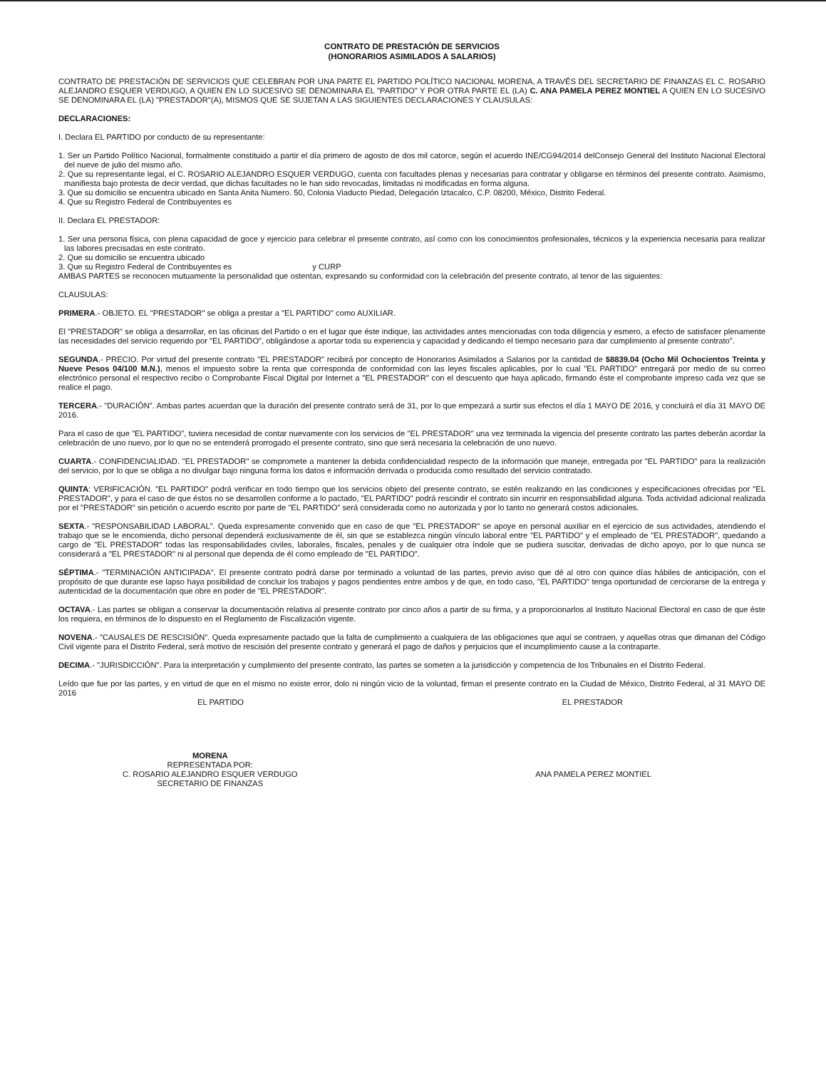CONTRATO DE PRESTACIÓN DE SERVICIOS
(HONORARIOS ASIMILADOS A SALARIOS)
CONTRATO DE PRESTACIÓN DE SERVICIOS QUE CELEBRAN POR UNA PARTE EL PARTIDO POLÍTICO NACIONAL MORENA, A TRAVÉS DEL SECRETARIO DE FINANZAS EL C. ROSARIO ALEJANDRO ESQUER VERDUGO, A QUIEN EN LO SUCESIVO SE DENOMINARA EL "PARTIDO" Y POR OTRA PARTE EL (LA) C. ANA PAMELA PEREZ MONTIEL A QUIEN EN LO SUCESIVO SE DENOMINARA EL (LA) "PRESTADOR"(A), MISMOS QUE SE SUJETAN A LAS SIGUIENTES DECLARACIONES Y CLAUSULAS:
DECLARACIONES:
I. Declara EL PARTIDO por conducto de su representante:
1. Ser un Partido Político Nacional, formalmente constituido a partir el día primero de agosto de dos mil catorce, según el acuerdo INE/CG94/2014 delConsejo General del Instituto Nacional Electoral del nueve de julio del mismo año.
2. Que su representante legal, el C. ROSARIO ALEJANDRO ESQUER VERDUGO, cuenta con facultades plenas y necesarias para contratar y obligarse en términos del presente contrato. Asimismo, manifiesta bajo protesta de decir verdad, que dichas facultades no le han sido revocadas, limitadas ni modificadas en forma alguna.
3. Que su domicilio se encuentra ubicado en Santa Anita Numero. 50, Colonia Viaducto Piedad, Delegación Iztacalco, C.P. 08200, México, Distrito Federal.
4. Que su Registro Federal de Contribuyentes es
II. Declara EL PRESTADOR:
1. Ser una persona física, con plena capacidad de goce y ejercicio para celebrar el presente contrato, así como con los conocimientos profesionales, técnicos y la experiencia necesaria para realizar las labores precisadas en este contrato.
2. Que su domicilio se encuentra ubicado
3. Que su Registro Federal de Contribuyentes es y CURP
AMBAS PARTES se reconocen mutuamente la personalidad que ostentan, expresando su conformidad con la celebración del presente contrato, al tenor de las siguientes:
CLAUSULAS:
PRIMERA.- OBJETO. EL "PRESTADOR" se obliga a prestar a "EL PARTIDO" como AUXILIAR.
El "PRESTADOR" se obliga a desarrollar, en las oficinas del Partido o en el lugar que éste indique, las actividades antes mencionadas con toda diligencia y esmero, a efecto de satisfacer plenamente las necesidades del servicio requerido por "EL PARTIDO", obligándose a aportar toda su experiencia y capacidad y dedicando el tiempo necesario para dar cumplimiento al presente contrato".
SEGUNDA.- PRECIO. Por virtud del presente contrato "EL PRESTADOR" recibirá por concepto de Honorarios Asimilados a Salarios por la cantidad de $8839.04 (Ocho Mil Ochocientos Treinta y Nueve Pesos 04/100 M.N.), menos el impuesto sobre la renta que corresponda de conformidad con las leyes fiscales aplicables, por lo cual "EL PARTIDO" entregará por medio de su correo electrónico personal el respectivo recibo o Comprobante Fiscal Digital por Internet a "EL PRESTADOR" con el descuento que haya aplicado, firmando éste el comprobante impreso cada vez que se realice el pago.
TERCERA.- "DURACIÓN". Ambas partes acuerdan que la duración del presente contrato será de 31, por lo que empezará a surtir sus efectos el día 1 MAYO DE 2016, y concluirá el día 31 MAYO DE 2016.
Para el caso de que "EL PARTIDO", tuviera necesidad de contar nuevamente con los servicios de "EL PRESTADOR" una vez terminada la vigencia del presente contrato las partes deberán acordar la celebración de uno nuevo, por lo que no se entenderá prorrogado el presente contrato, sino que será necesaria la celebración de uno nuevo.
CUARTA.- CONFIDENCIALIDAD. "EL PRESTADOR" se compromete a mantener la debida confidencialidad respecto de la información que maneje, entregada por "EL PARTIDO" para la realización del servicio, por lo que se obliga a no divulgar bajo ninguna forma los datos e información derivada o producida como resultado del servicio contratado.
QUINTA: VERIFICACIÓN. "EL PARTIDO" podrá verificar en todo tiempo que los servicios objeto del presente contrato, se estén realizando en las condiciones y especificaciones ofrecidas por "EL PRESTADOR", y para el caso de que éstos no se desarrollen conforme a lo pactado, "EL PARTIDO" podrá rescindir el contrato sin incurrir en responsabilidad alguna. Toda actividad adicional realizada por el "PRESTADOR" sin petición o acuerdo escrito por parte de "EL PARTIDO" será considerada como no autorizada y por lo tanto no generará costos adicionales.
SEXTA.- "RESPONSABILIDAD LABORAL". Queda expresamente convenido que en caso de que "EL PRESTADOR" se apoye en personal auxiliar en el ejercicio de sus actividades, atendiendo el trabajo que se le encomienda, dicho personal dependerá exclusivamente de él, sin que se establezca ningún vínculo laboral entre "EL PARTIDO" y el empleado de "EL PRESTADOR", quedando a cargo de "EL PRESTADOR" todas las responsabilidades civiles, laborales, fiscales, penales y de cualquier otra índole que se pudiera suscitar, derivadas de dicho apoyo, por lo que nunca se considerará a "EL PRESTADOR" ni al personal que dependa de él como empleado de "EL PARTIDO".
SÉPTIMA.- "TERMINACIÓN ANTICIPADA". El presente contrato podrá darse por terminado a voluntad de las partes, previo aviso que dé al otro con quince días hábiles de anticipación, con el propósito de que durante ese lapso haya posibilidad de concluir los trabajos y pagos pendientes entre ambos y de que, en todo caso, "EL PARTIDO" tenga oportunidad de cerciorarse de la entrega y autenticidad de la documentación que obre en poder de "EL PRESTADOR".
OCTAVA.- Las partes se obligan a conservar la documentación relativa al presente contrato por cinco años a partir de su firma, y a proporcionarlos al Instituto Nacional Electoral en caso de que éste los requiera, en términos de lo dispuesto en el Reglamento de Fiscalización vigente.
NOVENA.- "CAUSALES DE RESCISIÓN". Queda expresamente pactado que la falta de cumplimiento a cualquiera de las obligaciones que aquí se contraen, y aquellas otras que dimanan del Código Civil vigente para el Distrito Federal, será motivo de rescisión del presente contrato y generará el pago de daños y perjuicios que el incumplimiento cause a la contraparte.
DECIMA.- "JURISDICCIÓN". Para la interpretación y cumplimiento del presente contrato, las partes se someten a la jurisdicción y competencia de los Tribunales en el Distrito Federal.
Leído que fue por las partes, y en virtud de que en el mismo no existe error, dolo ni ningún vicio de la voluntad, firman el presente contrato en la Ciudad de México, Distrito Federal, al 31 MAYO DE 2016
EL PARTIDO EL PRESTADOR
MORENA
REPRESENTADA POR:
C. ROSARIO ALEJANDRO ESQUER VERDUGO
SECRETARIO DE FINANZAS
ANA PAMELA PEREZ MONTIEL